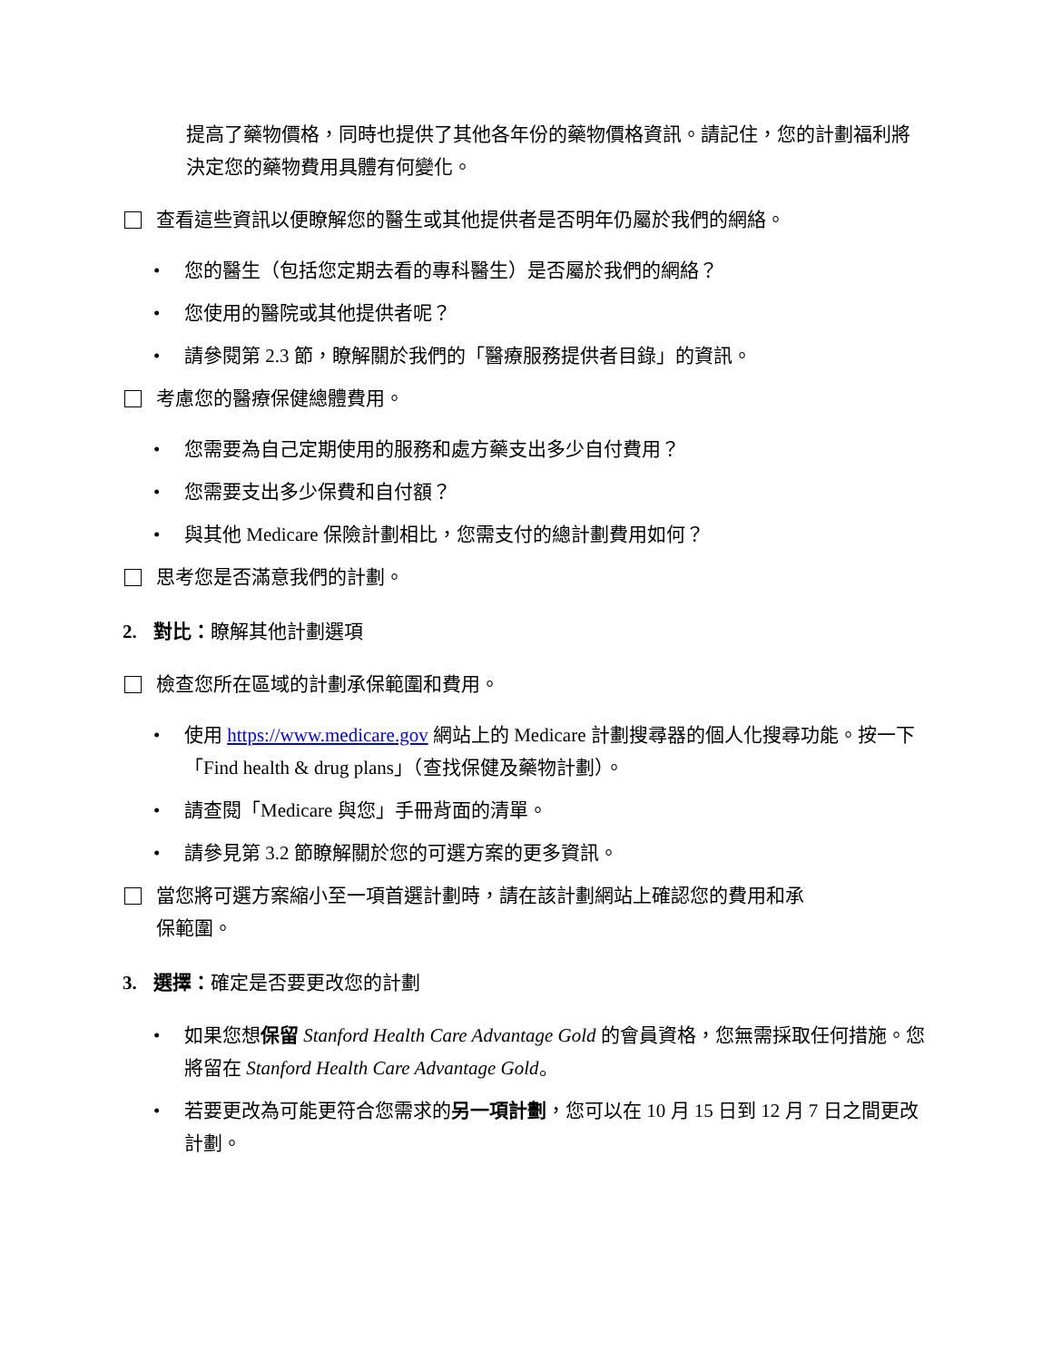提高了藥物價格，同時也提供了其他各年份的藥物價格資訊。請記住，您的計劃福利將決定您的藥物費用具體有何變化。
查看這些資訊以便瞭解您的醫生或其他提供者是否明年仍屬於我們的網絡。
• 您的醫生（包括您定期去看的專科醫生）是否屬於我們的網絡？
• 您使用的醫院或其他提供者呢？
• 請參閱第 2.3 節，瞭解關於我們的「醫療服務提供者目錄」的資訊。
考慮您的醫療保健總體費用。
• 您需要為自己定期使用的服務和處方藥支出多少自付費用？
• 您需要支出多少保費和自付額？
• 與其他 Medicare 保險計劃相比，您需支付的總計劃費用如何？
思考您是否滿意我們的計劃。
2. 對比：瞭解其他計劃選項
檢查您所在區域的計劃承保範圍和費用。
• 使用 https://www.medicare.gov 網站上的 Medicare 計劃搜尋器的個人化搜尋功能。按一下「Find health & drug plans」（查找保健及藥物計劃）。
• 請查閱「Medicare 與您」手冊背面的清單。
• 請參見第 3.2 節瞭解關於您的可選方案的更多資訊。
當您將可選方案縮小至一項首選計劃時，請在該計劃網站上確認您的費用和承
保範圍。
3. 選擇：確定是否要更改您的計劃
• 如果您想保留 Stanford Health Care Advantage Gold 的會員資格，您無需採取任何措施。您將留在 Stanford Health Care Advantage Gold。
• 若要更改為可能更符合您需求的另一項計劃，您可以在 10 月 15 日到 12 月 7 日之間更改計劃。